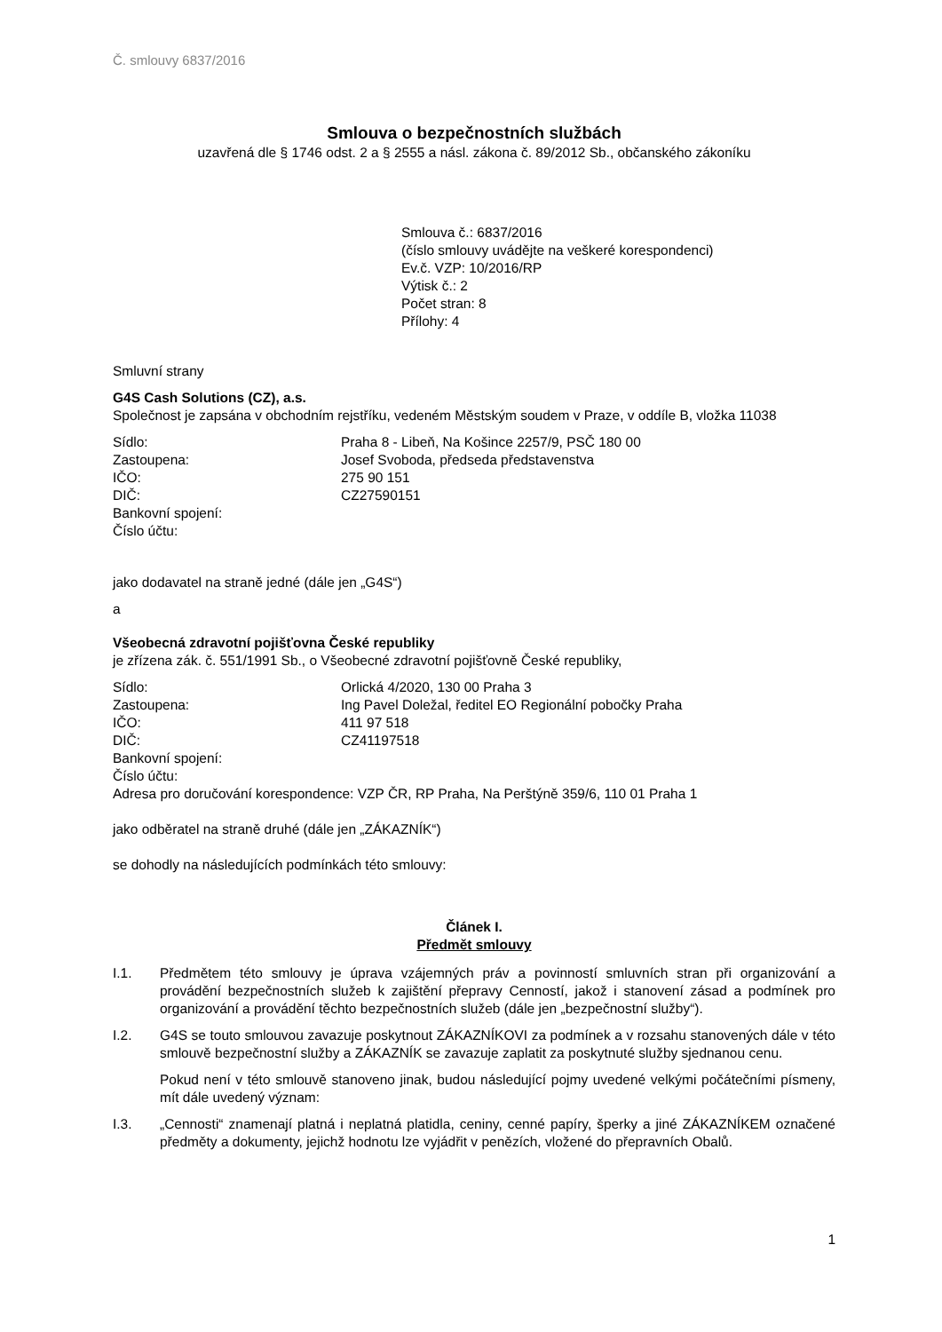Č. smlouvy 6837/2016
Smlouva o bezpečnostních službách
uzavřená dle § 1746 odst. 2 a § 2555 a násl. zákona č. 89/2012 Sb., občanského zákoníku
Smlouva č.: 6837/2016
(číslo smlouvy uvádějte na veškeré korespondenci)
Ev.č. VZP: 10/2016/RP
Výtisk č.: 2
Počet stran: 8
Přílohy: 4
Smluvní strany
G4S Cash Solutions (CZ), a.s.
Společnost je zapsána v obchodním rejstříku, vedeném Městským soudem v Praze, v oddíle B, vložka 11038
Sídlo: Praha 8 - Libeň, Na Košince 2257/9, PSČ 180 00 Zastoupena: Josef Svoboda, předseda představenstva IČO: 275 90 151 DIČ: CZ27590151 Bankovní spojení: Číslo účtu:
jako dodavatel na straně jedné (dále jen „G4S“)
a
Všeobecná zdravotní pojišťovna České republiky
je zřízena zák. č. 551/1991 Sb., o Všeobecné zdravotní pojišťovně České republiky,
Sídlo: Orlická 4/2020, 130 00 Praha 3 Zastoupena: Ing Pavel Doležal, ředitel EO Regionální pobočky Praha IČO: 411 97 518 DIČ: CZ41197518 Bankovní spojení: Číslo účtu:
Adresa pro doručování korespondence: VZP ČR, RP Praha, Na Perštýně 359/6, 110 01 Praha 1
jako odběratel na straně druhé (dále jen „ZÁKAZNÍK“)
se dohodly na následujících podmínkách této smlouvy:
Článek I.
Předmět smlouvy
I.1. Předmětem této smlouvy je úprava vzájemných práv a povinností smluvních stran při organizování a provádění bezpečnostních služeb k zajištění přepravy Cenností, jakož i stanovení zásad a podmínek pro organizování a provádění těchto bezpečnostních služeb (dále jen „bezpečnostní služby“).
I.2. G4S se touto smlouvou zavazuje poskytnout ZÁKAZNÍKOVI za podmínek a v rozsahu stanovených dále v této smlouvě bezpečnostní služby a ZÁKAZNÍK se zavazuje zaplatit za poskytnuté služby sjednanou cenu.
Pokud není v této smlouvě stanoveno jinak, budou následující pojmy uvedené velkými počátečními písmeny, mít dále uvedený význam:
I.3. „Cennosti“ znamenají platná i neplatná platidla, ceniny, cenné papíry, šperky a jiné ZÁKAZNÍKEM označené předměty a dokumenty, jejichž hodnotu lze vyjádřit v penězích, vložené do přepravních Obalů.
1